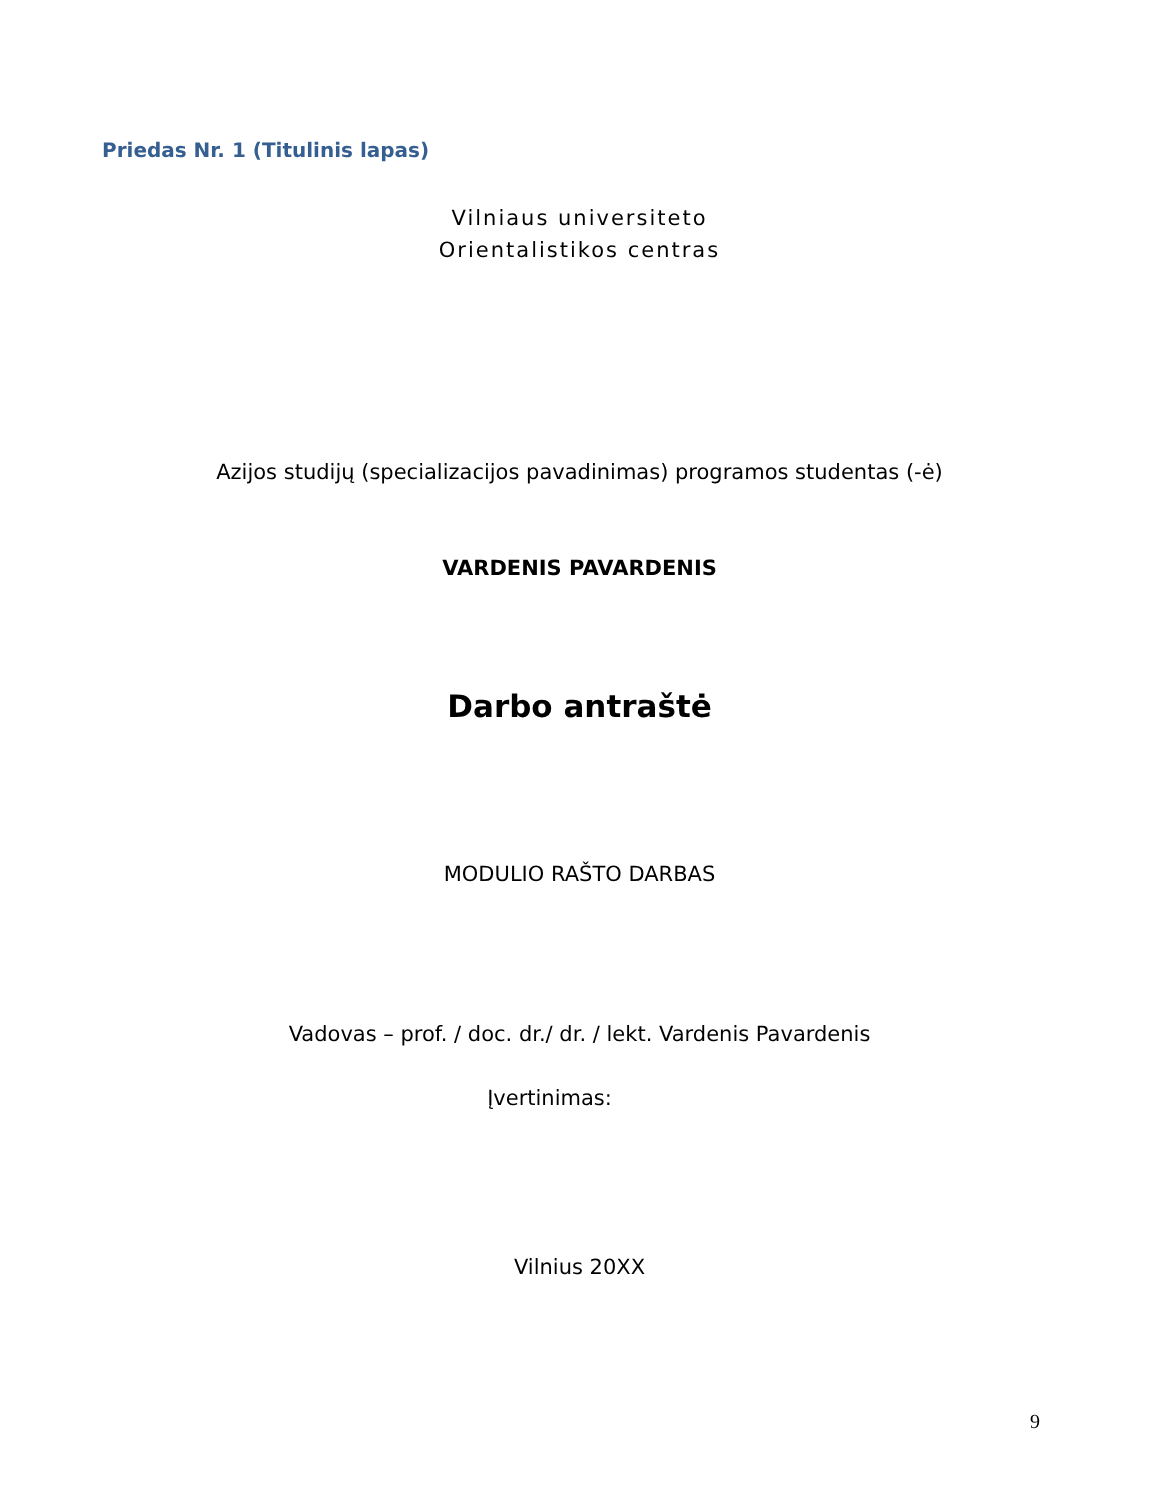Priedas Nr. 1 (Titulinis lapas)
Vilniaus universiteto
Orientalistikos centras
Azijos studijų (specializacijos pavadinimas) programos studentas (-ė)
VARDENIS PAVARDENIS
Darbo antraštė
MODULIO RAŠTO DARBAS
Vadovas – prof. / doc. dr./ dr. / lekt. Vardenis Pavardenis
Įvertinimas:
Vilnius 20XX
9